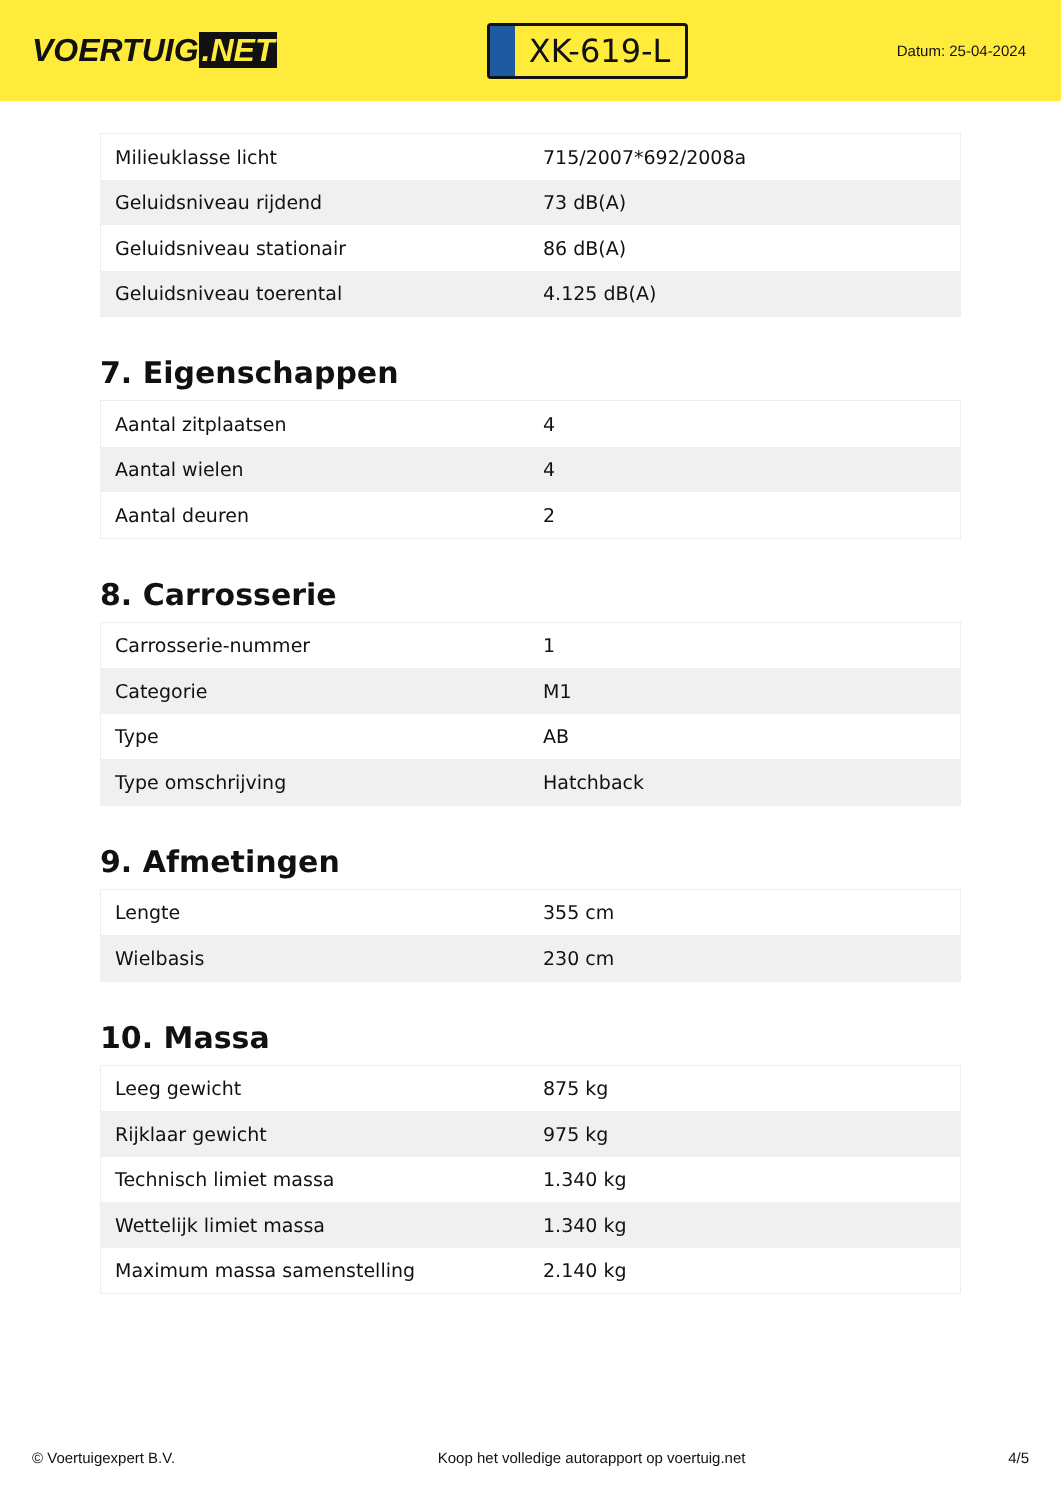VOERTUIG.NET
XK-619-L
Datum: 25-04-2024
| Milieuklasse licht | 715/2007*692/2008a |
| Geluidsniveau rijdend | 73 dB(A) |
| Geluidsniveau stationair | 86 dB(A) |
| Geluidsniveau toerental | 4.125 dB(A) |
7. Eigenschappen
| Aantal zitplaatsen | 4 |
| Aantal wielen | 4 |
| Aantal deuren | 2 |
8. Carrosserie
| Carrosserie-nummer | 1 |
| Categorie | M1 |
| Type | AB |
| Type omschrijving | Hatchback |
9. Afmetingen
| Lengte | 355 cm |
| Wielbasis | 230 cm |
10. Massa
| Leeg gewicht | 875 kg |
| Rijklaar gewicht | 975 kg |
| Technisch limiet massa | 1.340 kg |
| Wettelijk limiet massa | 1.340 kg |
| Maximum massa samenstelling | 2.140 kg |
© Voertuigexpert B.V. Koop het volledige autorapport op voertuig.net 4/5